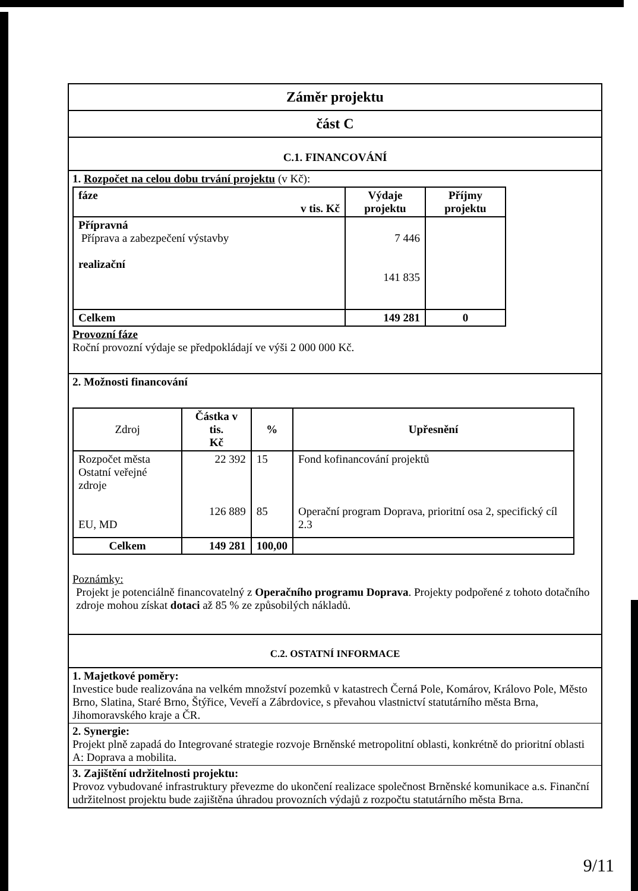Záměr projektu
část C
C.1. FINANCOVÁNÍ
1. Rozpočet na celou dobu trvání projektu (v Kč):
| fáze v tis. Kč | Výdaje projektu | Příjmy projektu |
| --- | --- | --- |
| Přípravná Příprava a zabezpečení výstavby realizační | 7 446 141 835 | |
| Celkem | 149 281 | 0 |
Provozní fáze
Roční provozní výdaje se předpokládají ve výši 2 000 000 Kč.
2. Možnosti financování
| Zdroj | Částka v tis. Kč | % | Upřesnění |
| --- | --- | --- | --- |
| Rozpočet města Ostatní veřejné zdroje EU, MD | 22 392 126 889 | 15 85 | Fond kofinancování projektů Operační program Doprava, prioritní osa 2, specifický cíl 2.3 |
| Celkem | 149 281 | 100,00 | |
Poznámky:
Projekt je potenciálně financovatelný z Operačního programu Doprava. Projekty podpořené z tohoto dotačního zdroje mohou získat dotaci až 85 % ze způsobilých nákladů.
C.2. OSTATNÍ INFORMACE
1. Majetkové poměry:
Investice bude realizována na velkém množství pozemků v katastrech Černá Pole, Komárov, Královo Pole, Město Brno, Slatina, Staré Brno, Štýřice, Veveří a Zábrdovice, s převahou vlastnictví statutárního města Brna, Jihomoravského kraje a ČR.
2. Synergie:
Projekt plně zapadá do Integrované strategie rozvoje Brněnské metropolitní oblasti, konkrétně do prioritní oblasti A: Doprava a mobilita.
3. Zajištění udržitelnosti projektu:
Provoz vybudované infrastruktury převezme do ukončení realizace společnost Brněnské komunikace a.s. Finanční udržitelnost projektu bude zajištěna úhradou provozních výdajů z rozpočtu statutárního města Brna.
9/11